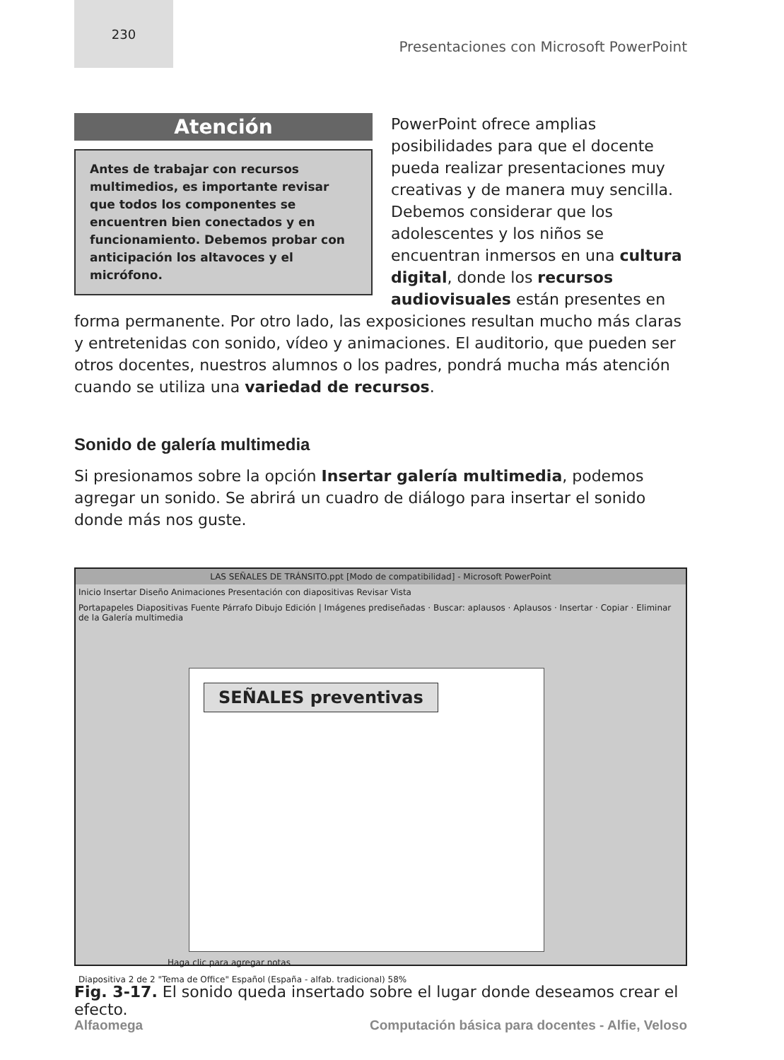230
Presentaciones con Microsoft PowerPoint
Atención
Antes de trabajar con recursos multimedios, es importante revisar que todos los componentes se encuentren bien conectados y en funcionamiento. Debemos probar con anticipación los altavoces y el micrófono.
PowerPoint ofrece amplias posibilidades para que el docente pueda realizar presentaciones muy creativas y de manera muy sencilla. Debemos considerar que los adolescentes y los niños se encuentran inmersos en una cultura digital, donde los recursos audiovisuales están presentes en forma permanente. Por otro lado, las exposiciones resultan mucho más claras y entretenidas con sonido, vídeo y animaciones. El auditorio, que pueden ser otros docentes, nuestros alumnos o los padres, pondrá mucha más atención cuando se utiliza una variedad de recursos.
Sonido de galería multimedia
Si presionamos sobre la opción Insertar galería multimedia, podemos agregar un sonido. Se abrirá un cuadro de diálogo para insertar el sonido donde más nos guste.
LAS SEÑALES DE TRÁNSITO.ppt [Modo de compatibilidad] - Microsoft PowerPoint
Inicio Insertar Diseño Animaciones Presentación con diapositivas Revisar Vista
Portapapeles Diapositivas Fuente Párrafo Dibujo Edición | Imágenes prediseñadas · Buscar: aplausos · Aplausos · Insertar · Copiar · Eliminar de la Galería multimedia
SEÑALES preventivas
Haga clic para agregar notas
Diapositiva 2 de 2 "Tema de Office" Español (España - alfab. tradicional) 58%
Fig. 3-17. El sonido queda insertado sobre el lugar donde deseamos crear el efecto.
Alfaomega Computación básica para docentes - Alfie, Veloso